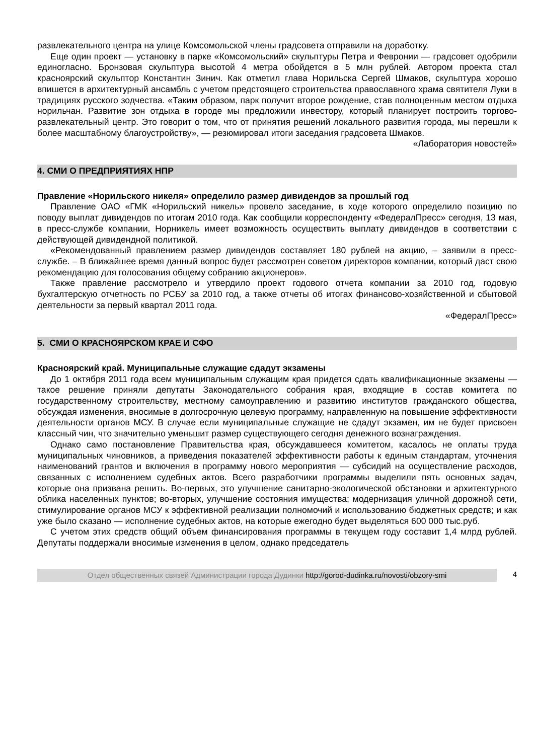развлекательного центра на улице Комсомольской члены градсовета отправили на доработку.
Еще один проект — установку в парке «Комсомольский» скульптуры Петра и Февронии — градсовет одобрили единогласно. Бронзовая скульптура высотой 4 метра обойдется в 5 млн рублей. Автором проекта стал красноярский скульптор Константин Зинич. Как отметил глава Норильска Сергей Шмаков, скульптура хорошо впишется в архитектурный ансамбль с учетом предстоящего строительства православного храма святителя Луки в традициях русского зодчества. «Таким образом, парк получит второе рождение, став полноценным местом отдыха норильчан. Развитие зон отдыха в городе мы предложили инвестору, который планирует построить торгово-развлекательный центр. Это говорит о том, что от принятия решений локального развития города, мы перешли к более масштабному благоустройству», — резюмировал итоги заседания градсовета Шмаков.
«Лаборатория новостей»
4. СМИ О ПРЕДПРИЯТИЯХ НПР
Правление «Норильского никеля» определило размер дивидендов за прошлый год
Правление ОАО «ГМК «Норильский никель» провело заседание, в ходе которого определило позицию по поводу выплат дивидендов по итогам 2010 года. Как сообщили корреспонденту «ФедералПресс» сегодня, 13 мая, в пресс-службе компании, Норникель имеет возможность осуществить выплату дивидендов в соответствии с действующей дивидендной политикой.
«Рекомендованный правлением размер дивидендов составляет 180 рублей на акцию, – заявили в пресс-службе. – В ближайшее время данный вопрос будет рассмотрен советом директоров компании, который даст свою рекомендацию для голосования общему собранию акционеров».
Также правление рассмотрело и утвердило проект годового отчета компании за 2010 год, годовую бухгалтерскую отчетность по РСБУ за 2010 год, а также отчеты об итогах финансово-хозяйственной и сбытовой деятельности за первый квартал 2011 года.
«ФедералПресс»
5. СМИ О КРАСНОЯРСКОМ КРАЕ И СФО
Красноярский край. Муниципальные служащие сдадут экзамены
До 1 октября 2011 года всем муниципальным служащим края придется сдать квалификационные экзамены — такое решение приняли депутаты Законодательного собрания края, входящие в состав комитета по государственному строительству, местному самоуправлению и развитию институтов гражданского общества, обсуждая изменения, вносимые в долгосрочную целевую программу, направленную на повышение эффективности деятельности органов МСУ. В случае если муниципальные служащие не сдадут экзамен, им не будет присвоен классный чин, что значительно уменьшит размер существующего сегодня денежного вознаграждения.
Однако само постановление Правительства края, обсуждавшееся комитетом, касалось не оплаты труда муниципальных чиновников, а приведения показателей эффективности работы к единым стандартам, уточнения наименований грантов и включения в программу нового мероприятия — субсидий на осуществление расходов, связанных с исполнением судебных актов. Всего разработчики программы выделили пять основных задач, которые она призвана решить. Во-первых, это улучшение санитарно-экологической обстановки и архитектурного облика населенных пунктов; во-вторых, улучшение состояния имущества; модернизация уличной дорожной сети, стимулирование органов МСУ к эффективной реализации полномочий и использованию бюджетных средств; и как уже было сказано — исполнение судебных актов, на которые ежегодно будет выделяться 600 000 тыс.руб.
С учетом этих средств общий объем финансирования программы в текущем году составит 1,4 млрд рублей. Депутаты поддержали вносимые изменения в целом, однако председатель
Отдел общественных связей Администрации города Дудинки http://gorod-dudinka.ru/novosti/obzory-smi
4